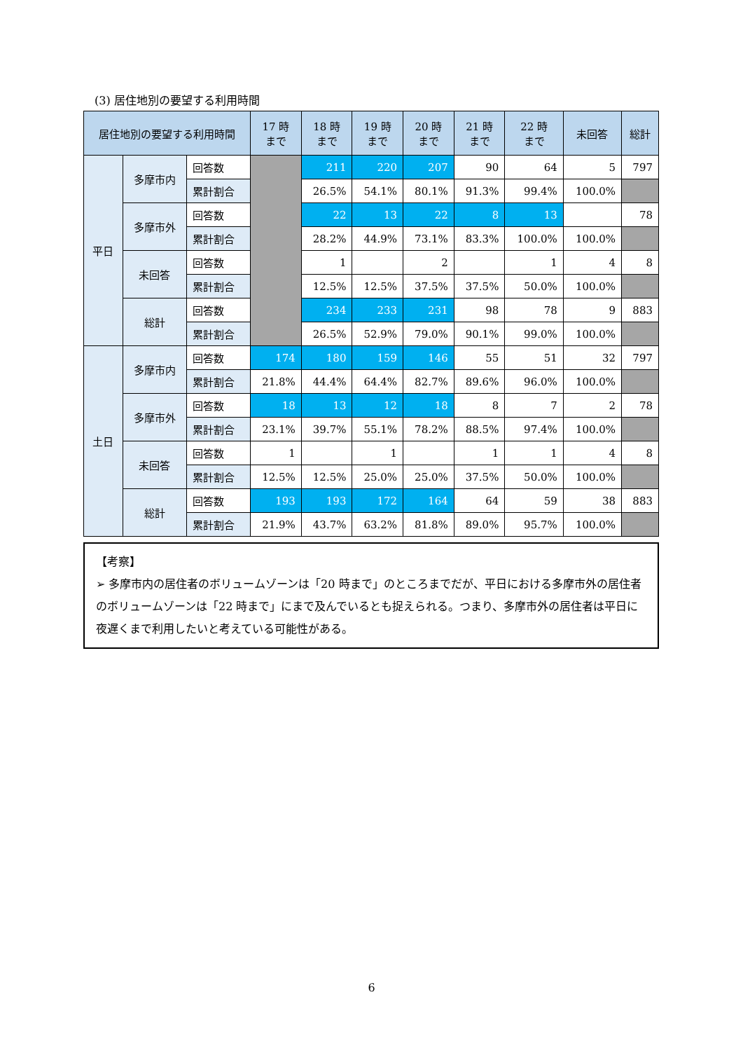(3) 居住地別の要望する利用時間
| 居住地別の要望する利用時間 | | | 17 時 まで | 18 時 まで | 19 時 まで | 20 時 まで | 21 時 まで | 22 時 まで | 未回答 | 総計 |
| --- | --- | --- | --- | --- | --- | --- | --- | --- | --- | --- |
| 平日 | 多摩市内 | 回答数 | | 211 | 220 | 207 | 90 | 64 | 5 | 797 |
| | | 累計割合 | | 26.5% | 54.1% | 80.1% | 91.3% | 99.4% | 100.0% | |
| | 多摩市外 | 回答数 | | 22 | 13 | 22 | 8 | 13 | | 78 |
| | | 累計割合 | | 28.2% | 44.9% | 73.1% | 83.3% | 100.0% | 100.0% | |
| | 未回答 | 回答数 | | 1 | | 2 | | 1 | 4 | 8 |
| | | 累計割合 | | 12.5% | 12.5% | 37.5% | 37.5% | 50.0% | 100.0% | |
| | 総計 | 回答数 | | 234 | 233 | 231 | 98 | 78 | 9 | 883 |
| | | 累計割合 | | 26.5% | 52.9% | 79.0% | 90.1% | 99.0% | 100.0% | |
| 土日 | 多摩市内 | 回答数 | 174 | 180 | 159 | 146 | 55 | 51 | 32 | 797 |
| | | 累計割合 | 21.8% | 44.4% | 64.4% | 82.7% | 89.6% | 96.0% | 100.0% | |
| | 多摩市外 | 回答数 | 18 | 13 | 12 | 18 | 8 | 7 | 2 | 78 |
| | | 累計割合 | 23.1% | 39.7% | 55.1% | 78.2% | 88.5% | 97.4% | 100.0% | |
| | 未回答 | 回答数 | 1 | | 1 | | 1 | 1 | 4 | 8 |
| | | 累計割合 | 12.5% | 12.5% | 25.0% | 25.0% | 37.5% | 50.0% | 100.0% | |
| | 総計 | 回答数 | 193 | 193 | 172 | 164 | 64 | 59 | 38 | 883 |
| | | 累計割合 | 21.9% | 43.7% | 63.2% | 81.8% | 89.0% | 95.7% | 100.0% | |
【考察】
➢ 多摩市内の居住者のボリュームゾーンは「20 時まで」のところまでだが、平日における多摩市外の居住者のボリュームゾーンは「22 時まで」にまで及んでいるとも捉えられる。つまり、多摩市外の居住者は平日に夜遅くまで利用したいと考えている可能性がある。
6